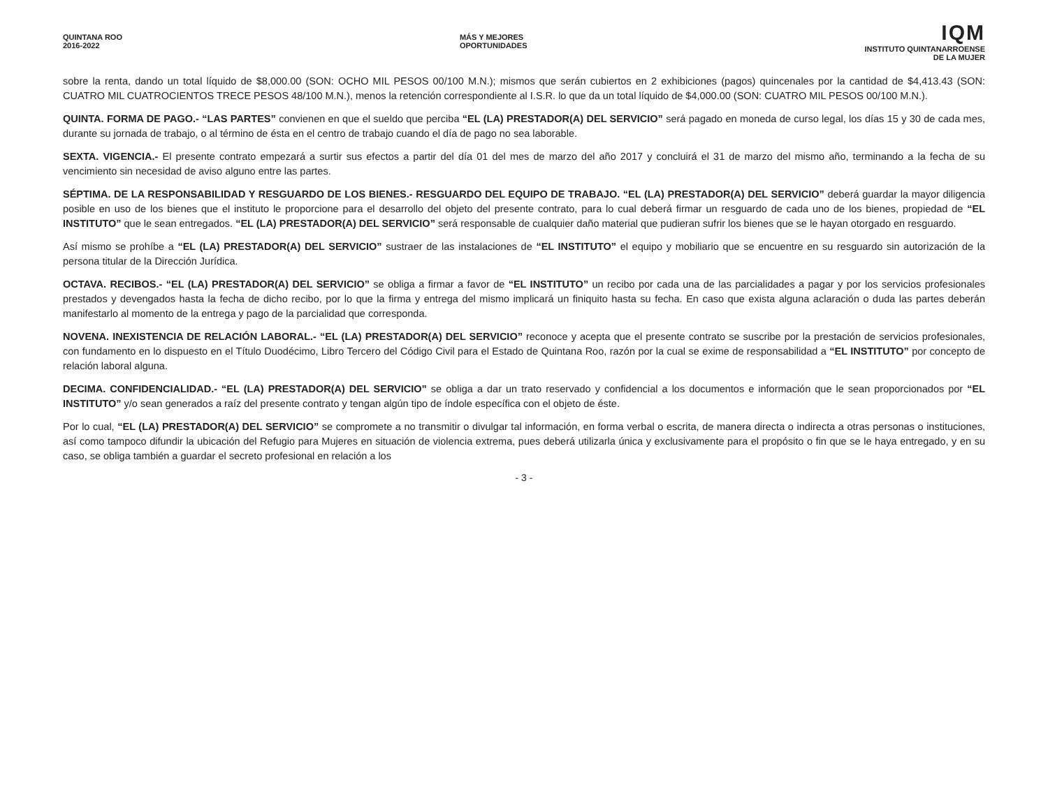QUINTANA ROO
2016-2022
MÁS Y MEJORES
OPORTUNIDADES
IQM
INSTITUTO QUINTANARROENSE
DE LA MUJER
sobre la renta, dando un total líquido de $8,000.00 (SON: OCHO MIL PESOS 00/100 M.N.); mismos que serán cubiertos en 2 exhibiciones (pagos) quincenales por la cantidad de $4,413.43 (SON: CUATRO MIL CUATROCIENTOS TRECE PESOS 48/100 M.N.), menos la retención correspondiente al I.S.R. lo que da un total líquido de $4,000.00 (SON: CUATRO MIL PESOS 00/100 M.N.).
QUINTA. FORMA DE PAGO.- “LAS PARTES” convienen en que el sueldo que perciba “EL (LA) PRESTADOR(A) DEL SERVICIO” será pagado en moneda de curso legal, los días 15 y 30 de cada mes, durante su jornada de trabajo, o al término de ésta en el centro de trabajo cuando el día de pago no sea laborable.
SEXTA. VIGENCIA.- El presente contrato empezará a surtir sus efectos a partir del día 01 del mes de marzo del año 2017 y concluirá el 31 de marzo del mismo año, terminando a la fecha de su vencimiento sin necesidad de aviso alguno entre las partes.
SÉPTIMA. DE LA RESPONSABILIDAD Y RESGUARDO DE LOS BIENES.- RESGUARDO DEL EQUIPO DE TRABAJO. “EL (LA) PRESTADOR(A) DEL SERVICIO” deberá guardar la mayor diligencia posible en uso de los bienes que el instituto le proporcione para el desarrollo del objeto del presente contrato, para lo cual deberá firmar un resguardo de cada uno de los bienes, propiedad de “EL INSTITUTO” que le sean entregados. “EL (LA) PRESTADOR(A) DEL SERVICIO” será responsable de cualquier daño material que pudieran sufrir los bienes que se le hayan otorgado en resguardo.
Así mismo se prohíbe a “EL (LA) PRESTADOR(A) DEL SERVICIO” sustraer de las instalaciones de “EL INSTITUTO” el equipo y mobiliario que se encuentre en su resguardo sin autorización de la persona titular de la Dirección Jurídica.
OCTAVA. RECIBOS.- “EL (LA) PRESTADOR(A) DEL SERVICIO” se obliga a firmar a favor de “EL INSTITUTO” un recibo por cada una de las parcialidades a pagar y por los servicios profesionales prestados y devengados hasta la fecha de dicho recibo, por lo que la firma y entrega del mismo implicará un finiquito hasta su fecha. En caso que exista alguna aclaración o duda las partes deberán manifestarlo al momento de la entrega y pago de la parcialidad que corresponda.
NOVENA. INEXISTENCIA DE RELACIÓN LABORAL.- “EL (LA) PRESTADOR(A) DEL SERVICIO” reconoce y acepta que el presente contrato se suscribe por la prestación de servicios profesionales, con fundamento en lo dispuesto en el Título Duodécimo, Libro Tercero del Código Civil para el Estado de Quintana Roo, razón por la cual se exime de responsabilidad a “EL INSTITUTO” por concepto de relación laboral alguna.
DECIMA. CONFIDENCIALIDAD.- “EL (LA) PRESTADOR(A) DEL SERVICIO” se obliga a dar un trato reservado y confidencial a los documentos e información que le sean proporcionados por “EL INSTITUTO” y/o sean generados a raíz del presente contrato y tengan algún tipo de índole específica con el objeto de éste.
Por lo cual, “EL (LA) PRESTADOR(A) DEL SERVICIO” se compromete a no transmitir o divulgar tal información, en forma verbal o escrita, de manera directa o indirecta a otras personas o instituciones, así como tampoco difundir la ubicación del Refugio para Mujeres en situación de violencia extrema, pues deberá utilizarla única y exclusivamente para el propósito o fin que se le haya entregado, y en su caso, se obliga también a guardar el secreto profesional en relación a los
- 3 -